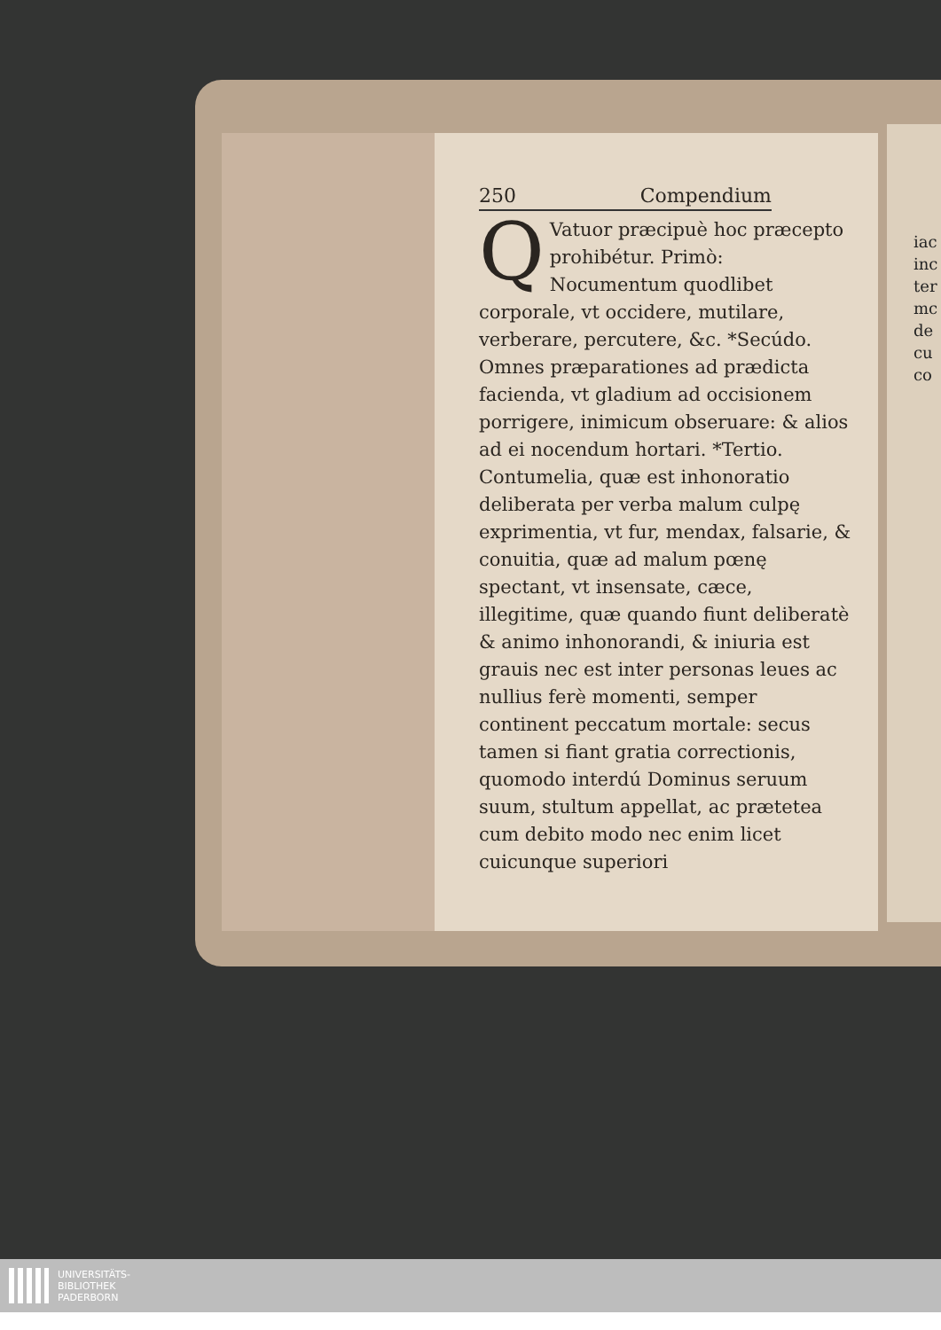iac
inc
ter
mc
de
cu
co
250 Compendium
QVatuor præcipuè hoc præcepto prohibétur. Primò: Nocumentum quodlibet corporale, vt occidere, mutilare, verberare, percutere, &c. *Secúdo. Omnes præparationes ad prædicta facienda, vt gladium ad occisionem porrigere, inimicum obseruare: & alios ad ei nocendum hortari. *Tertio. Contumelia, quæ est inhonoratio deliberata per verba malum culpę exprimentia, vt fur, mendax, falsarie, & conuitia, quæ ad malum pœnę spectant, vt insensate, cæce, illegitime, quæ quando fiunt deliberatè & animo inhonorandi, & iniuria est grauis nec est inter personas leues ac nullius ferè momenti, semper continent peccatum mortale: secus tamen si fiant gratia correctionis, quomodo interdú Dominus seruum suum, stultum appellat, ac prætetea cum debito modo nec enim licet cuicunque superiori
UNIVERSITÄTS-
BIBLIOTHEK
PADERBORN